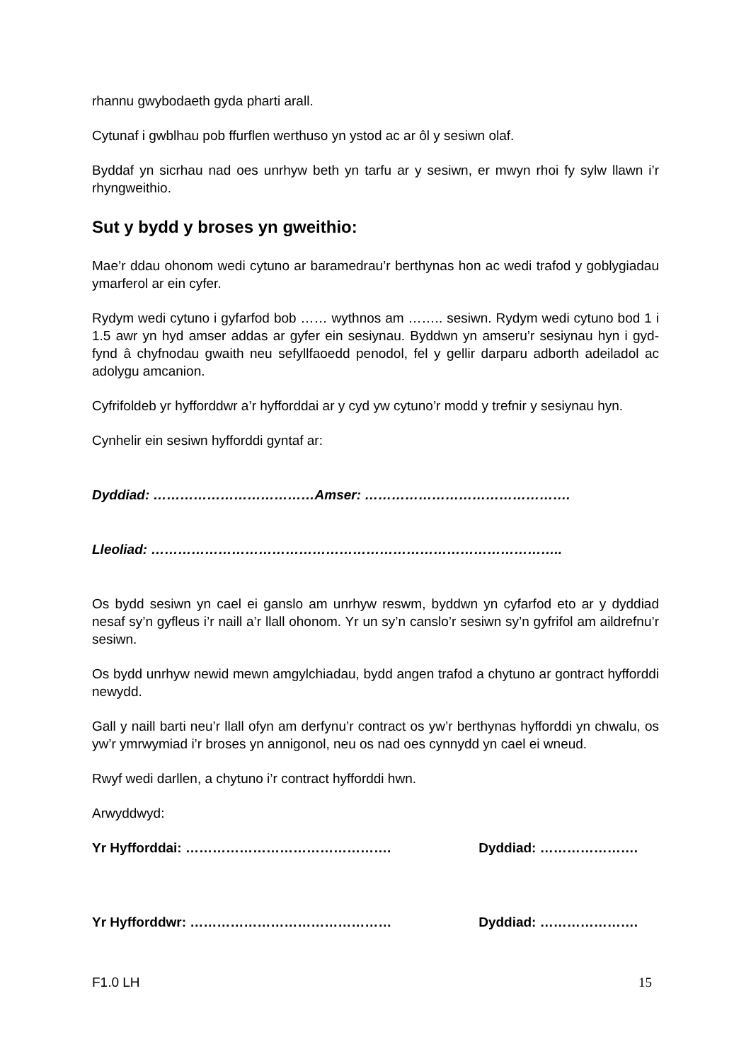rhannu gwybodaeth gyda pharti arall.
Cytunaf i gwblhau pob ffurflen werthuso yn ystod ac ar ôl y sesiwn olaf.
Byddaf yn sicrhau nad oes unrhyw beth yn tarfu ar y sesiwn, er mwyn rhoi fy sylw llawn i’r rhyngweithio.
Sut y bydd y broses yn gweithio:
Mae’r ddau ohonom wedi cytuno ar baramedrau’r berthynas hon ac wedi trafod y goblygiadau ymarferol ar ein cyfer.
Rydym wedi cytuno i gyfarfod bob …… wythnos am …….. sesiwn. Rydym wedi cytuno bod 1 i 1.5 awr yn hyd amser addas ar gyfer ein sesiynau. Byddwn yn amseru’r sesiynau hyn i gyd-fynd â chyfnodau gwaith neu sefyllfaoedd penodol, fel y gellir darparu adborth adeiladol ac adolygu amcanion.
Cyfrifoldeb yr hyfforddwr a’r hyfforddai ar y cyd yw cytuno’r modd y trefnir y sesiynau hyn.
Cynhelir ein sesiwn hyfforddi gyntaf ar:
Dyddiad: ………………………………Amser: ……………………………………….
Lleoliad: ………………………………………………………………………………..
Os bydd sesiwn yn cael ei ganslo am unrhyw reswm, byddwn yn cyfarfod eto ar y dyddiad nesaf sy’n gyfleus i’r naill a’r llall ohonom. Yr un sy’n canslo’r sesiwn sy’n gyfrifol am aildrefnu’r sesiwn.
Os bydd unrhyw newid mewn amgylchiadau, bydd angen trafod a chytuno ar gontract hyfforddi newydd.
Gall y naill barti neu’r llall ofyn am derfynu’r contract os yw’r berthynas hyfforddi yn chwalu, os yw’r ymrwymiad i’r broses yn annigonol, neu os nad oes cynnydd yn cael ei wneud.
Rwyf wedi darllen, a chytuno i’r contract hyfforddi hwn.
Arwyddwyd:
Yr Hyfforddai: ………………………………………. Dyddiad: ………………….
Yr Hyfforddwr: ……………………………………… Dyddiad: ………………….
F1.0 LH 15